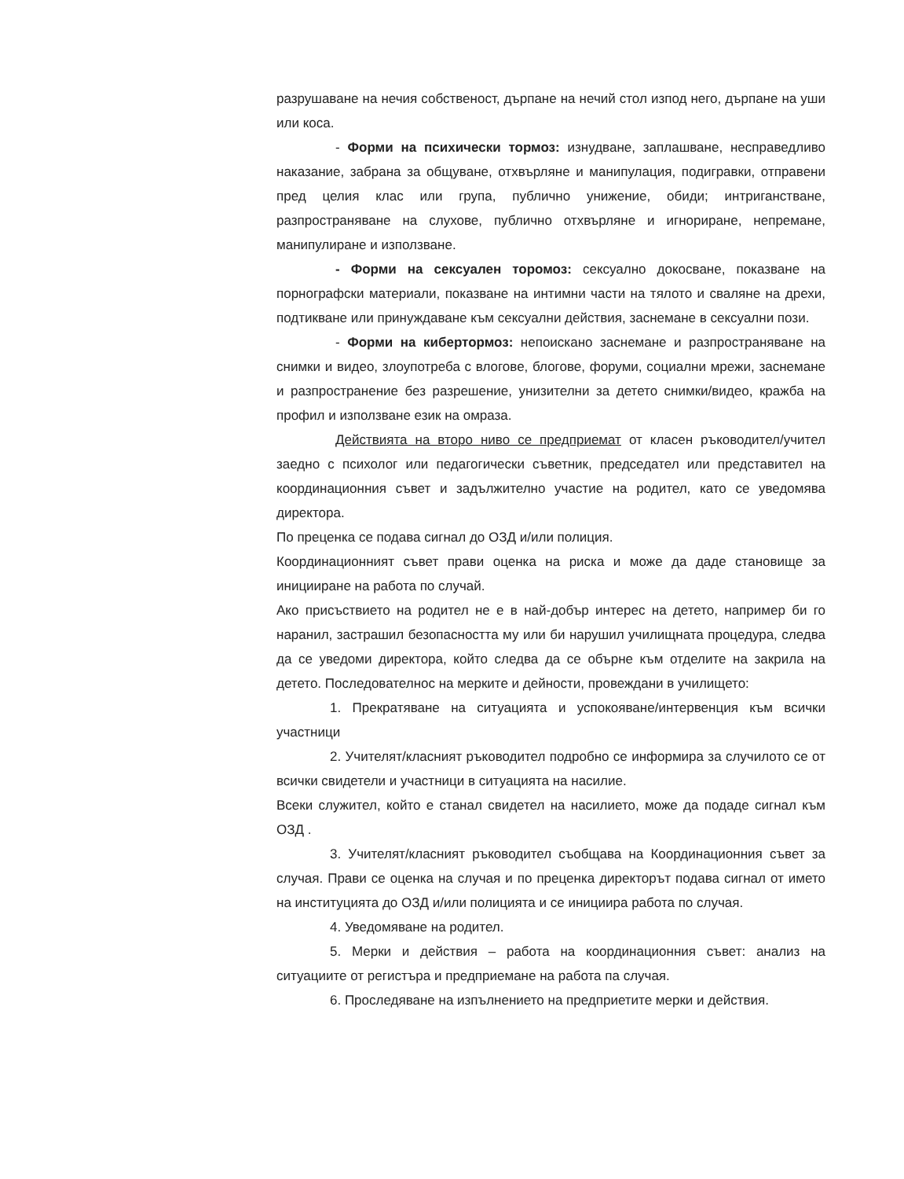разрушаване на нечия собственост, дърпане на нечий стол изпод него, дърпане на уши или коса.
- Форми на психически тормоз: изнудване, заплашване, несправедливо наказание, забрана за общуване, отхвърляне и манипулация, подигравки, отправени пред целия клас или група, публично унижение, обиди; интриганстване, разпространяване на слухове, публично отхвърляне и игнориране, непремане, манипулиране и използване.
- Форми на сексуален торомоз: сексуално докосване, показване на порнографски материали, показване на интимни части на тялото и сваляне на дрехи, подтикване или принуждаване към сексуални действия, заснемане в сексуални пози.
- Форми на кибертормоз: непоискано заснемане и разпространяване на снимки и видео, злоупотреба с влогове, блогове, форуми, социални мрежи, заснемане и разпространение без разрешение, унизителни за детето снимки/видео, кражба на профил и използване език на омраза.
Действията на второ ниво се предприемат от класен ръководител/учител заедно с психолог или педагогически съветник, председател или представител на координационния съвет и задължително участие на родител, като се уведомява директора.
По преценка се подава сигнал до ОЗД и/или полиция.
Координационният съвет прави оценка на риска и може да даде становище за иницииране на работа по случай.
Ако присъствието на родител не е в най-добър интерес на детето, например би го наранил, застрашил безопасността му или би нарушил училищната процедура, следва да се уведоми директора, който следва да се обърне към отделите на закрила на детето. Последователнос на мерките и дейности, провеждани в училището:
1. Прекратяване на ситуацията и успокояване/интервенция към всички участници
2. Учителят/класният ръководител подробно се информира за случилото се от всички свидетели и участници в ситуацията на насилие.
Всеки служител, който е станал свидетел на насилието, може да подаде сигнал към ОЗД .
3. Учителят/класният ръководител съобщава на Координационния съвет за случая. Прави се оценка на случая и по преценка директорът подава сигнал от името на институцията до ОЗД и/или полицията и се инициира работа по случая.
4. Уведомяване на родител.
5. Мерки и действия – работа на координационния съвет: анализ на ситуациите от регистъра и предприемане на работа па случая.
6. Проследяване на изпълнението на предприетите мерки и действия.